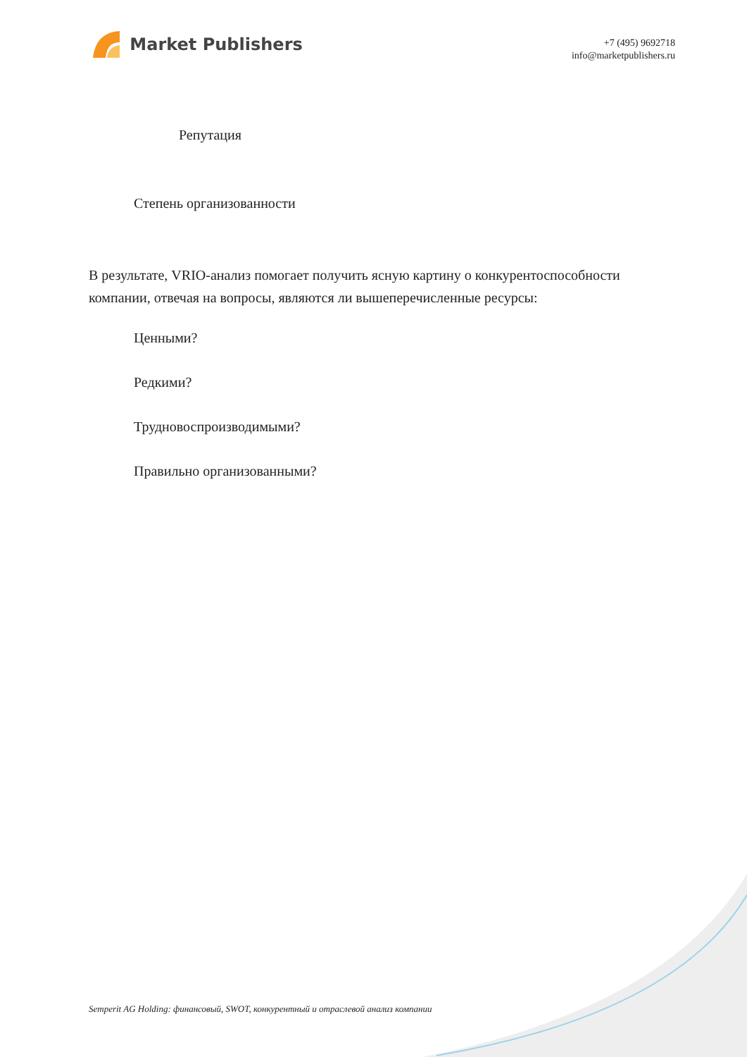Market Publishers
+7 (495) 9692718
info@marketpublishers.ru
Репутация
Степень организованности
В результате, VRIO-анализ помогает получить ясную картину о конкурентоспособности компании, отвечая на вопросы, являются ли вышеперечисленные ресурсы:
Ценными?
Редкими?
Трудновоспроизводимыми?
Правильно организованными?
Semperit AG Holding: финансовый, SWOT, конкурентный и отраслевой анализ компании